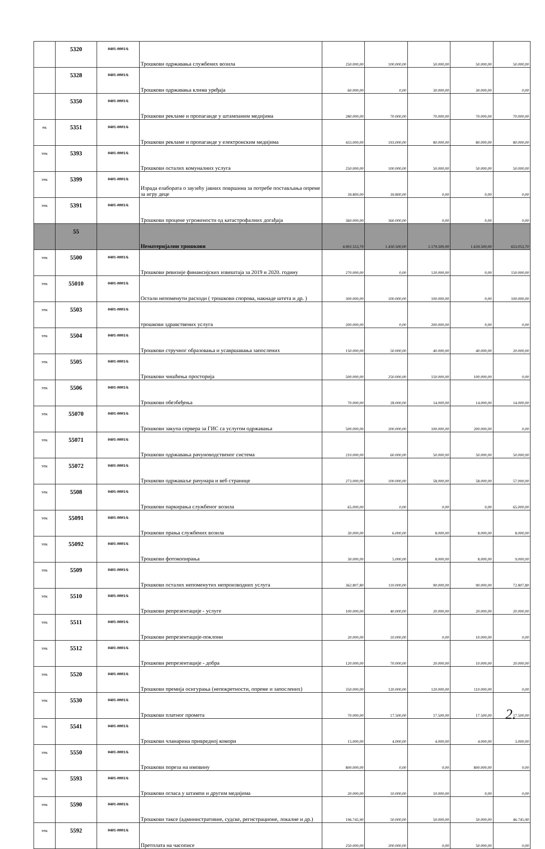| | 5320 | 0401-0001/6 | Трошкови одржавања службених возила | 250.000,00 | 100.000,00 | 50.000,00 | 50.000,00 | 50.000,00 |
| | 5328 | 0401-0001/6 | Трошкови одржавања клима уређаја | 60.000,00 | 0,00 | 30.000,00 | 30.000,00 | 0,00 |
| | 5350 | 0401-0001/6 | Трошкови рекламе и пропаганде у штампаним медијима | 280.000,00 | 70.000,00 | 70.000,00 | 70.000,00 | 70.000,00 |
| ек | 5351 | 0401-0001/6 | Трошкови рекламе и пропаганде у електронским медијима | 433.000,00 | 193.000,00 | 80.000,00 | 80.000,00 | 80.000,00 |
| тек | 5393 | 0401-0001/6 | Трошкови осталих комуналних услуга | 250.000,00 | 100.000,00 | 50.000,00 | 50.000,00 | 50.000,00 |
| тек | 5399 | 0401-0001/6 | Израда елабората о заузећу јавних површина за потребе постављања опреме за игру деце | 39.800,00 | 39.800,00 | 0,00 | 0,00 | 0,00 |
| тек | 5391 | 0401-0001/6 | Трошкови процене угрожености од катастрофалних догађаја | 360.000,00 | 360.000,00 | 0,00 | 0,00 | 0,00 |
| | 55 | | Нематеријални трошкови | 4.902.553,70 | 1.430.500,00 | 1.179.500,00 | 1.639.500,00 | 653.053,70 |
| тек | 5500 | 0401-0001/6 | Трошкови ревизије финансијских извештаја за 2019 и 2020. годину | 270.000,00 | 0,00 | 120.000,00 | 0,00 | 150.000,00 |
| тек | 55010 | 0401-0001/6 | Остали непоменути расходи ( трошкови спорова, накнаде штета и др. ) | 300.000,00 | 100.000,00 | 100.000,00 | 0,00 | 100.000,00 |
| тек | 5503 | 0401-0001/6 | трошкови здравствених услуга | 200.000,00 | 0,00 | 200.000,00 | 0,00 | 0,00 |
| тек | 5504 | 0401-0001/6 | Трошкови стручног образовања и усавршавања запослених | 150.000,00 | 50.000,00 | 40.000,00 | 40.000,00 | 20.000,00 |
| тек | 5505 | 0401-0001/6 | Трошкови чишћења просторија | 500.000,00 | 250.000,00 | 150.000,00 | 100.000,00 | 0,00 |
| тек | 5506 | 0401-0001/6 | Трошкови обезбеђења | 70.000,00 | 28.000,00 | 14.000,00 | 14.000,00 | 14.000,00 |
| тек | 55070 | 0401-0001/6 | Трошкови закупа сервера за ГИС са услугом одржавања | 500.000,00 | 200.000,00 | 100.000,00 | 200.000,00 | 0,00 |
| тек | 55071 | 0401-0001/6 | Трошкови одржавања рачуноводственог система | 210.000,00 | 60.000,00 | 50.000,00 | 50.000,00 | 50.000,00 |
| тек | 55072 | 0401-0001/6 | Трошкови одржаваље рачунара и веб странице | 273.000,00 | 100.000,00 | 58.000,00 | 58.000,00 | 57.000,00 |
| тек | 5508 | 0401-0001/6 | Трошкови паркирања службеног возила | 65.000,00 | 0,00 | 0,00 | 0,00 | 65.000,00 |
| тек | 55091 | 0401-0001/6 | Трошкови прања службених возила | 30.000,00 | 6.000,00 | 8.000,00 | 8.000,00 | 8.000,00 |
| тек | 55092 | 0401-0001/6 | Трошкови фотокопирања | 30.000,00 | 5.000,00 | 8.000,00 | 8.000,00 | 9.000,00 |
| тек | 5509 | 0401-0001/6 | Трошкови осталих непоменутих непроизводних услуга | 362.807,80 | 110.000,00 | 90.000,00 | 90.000,00 | 72.807,80 |
| тек | 5510 | 0401-0001/6 | Трошкови репрезентације - услуге | 100.000,00 | 40.000,00 | 20.000,00 | 20.000,00 | 20.000,00 |
| тек | 5511 | 0401-0001/6 | Трошкови репрезентације-поклони | 20.000,00 | 10.000,00 | 0,00 | 10.000,00 | 0,00 |
| тек | 5512 | 0401-0001/6 | Трошкови репрезентације - добра | 120.000,00 | 70.000,00 | 20.000,00 | 10.000,00 | 20.000,00 |
| тек | 5520 | 0401-0001/6 | Трошкови премија осигурања (непокретности, опреме и запослених) | 350.000,00 | 120.000,00 | 120.000,00 | 110.000,00 | 0,00 |
| тек | 5530 | 0401-0001/6 | Трошкови платног промета | 70.000,00 | 17.500,00 | 17.500,00 | 17.500,00 | 17.500,00 |
| тек | 5541 | 0401-0001/6 | Трошкови чланарина привредној комори | 15.000,00 | 4.000,00 | 4.000,00 | 4.000,00 | 3.000,00 |
| тек | 5550 | 0401-0001/6 | Трошкови пореза на имовину | 800.000,00 | 0,00 | 0,00 | 800.000,00 | 0,00 |
| тек | 5593 | 0401-0001/6 | Трошкови огласа у штампи и другим медијима | 20.000,00 | 10.000,00 | 10.000,00 | 0,00 | 0,00 |
| тек | 5590 | 0401-0001/6 | Трошкови таксе (административне, судске, регистрационе, локалне и др.) | 196.745,90 | 50.000,00 | 50.000,00 | 50.000,00 | 46.745,90 |
| тек | 5592 | 0401-0001/6 | Претплата на часописе | 250.000,00 | 200.000,00 | 0,00 | 50.000,00 | 0,00 |
2.